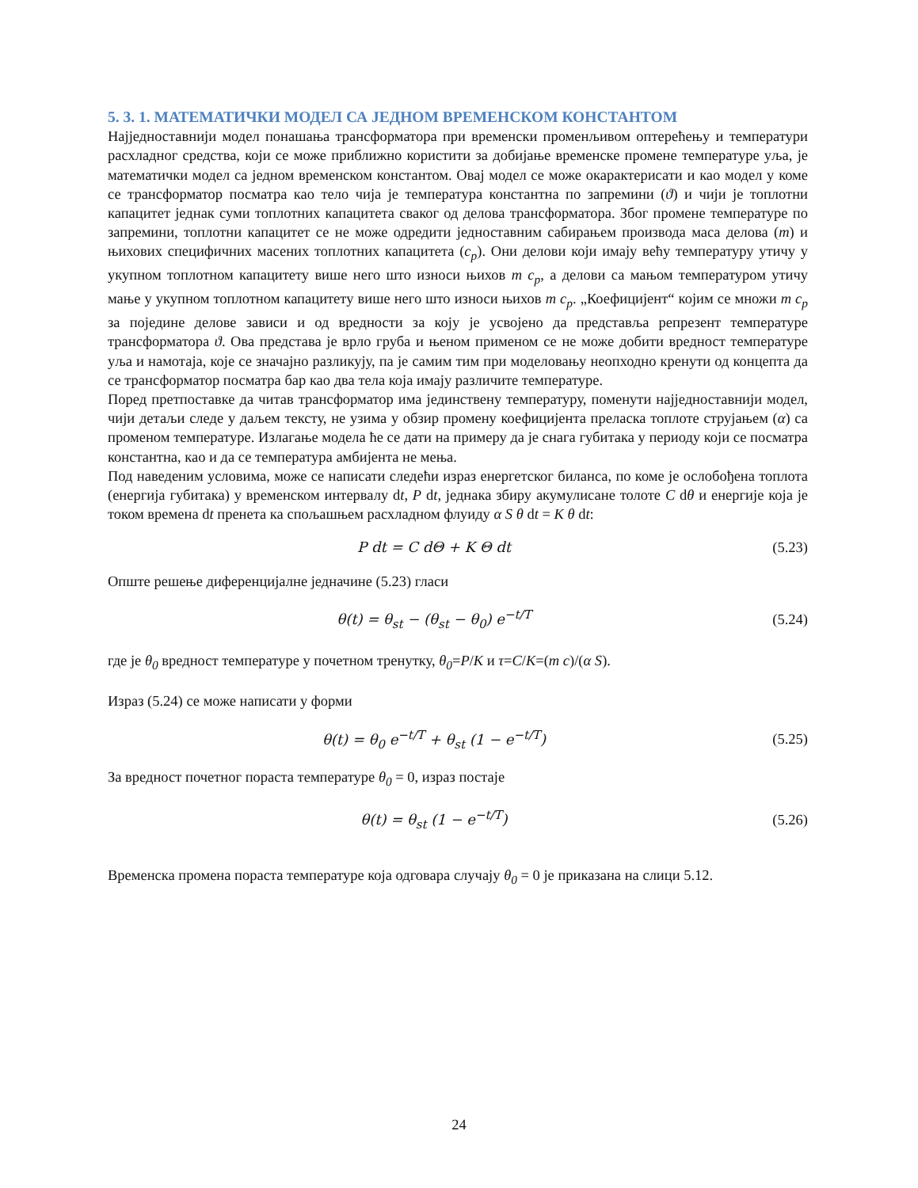5. 3. 1. МАТЕМАТИЧКИ МОДЕЛ СА ЈЕДНОМ ВРЕМЕНСКОМ КОНСТАНТОМ
Најједноставнији модел понашања трансформатора при временски променљивом оптерећењу и температури расхладног средства, који се може приближно користити за добијање временске промене температуре уља, је математички модел са једном временском константом. Овај модел се може окарактерисати и као модел у коме се трансформатор посматра као тело чија је температура константна по запремини (ϑ) и чији је топлотни капацитет једнак суми топлотних капацитета сваког од делова трансформатора. Због промене температуре по запремини, топлотни капацитет се не може одредити једноставним сабирањем производа маса делова (m) и њихових специфичних масених топлотних капацитета (c<sub>p</sub>). Они делови који имају већу температуру утичу у укупном топлотном капацитету више него што износи њихов m c<sub>p</sub>, а делови са мањом температуром утичу мање у укупном топлотном капацитету више него што износи њихов m c<sub>p</sub>. „Коефицијент“ којим се множи m c<sub>p</sub> за поједине делове зависи и од вредности за коју је усвојено да представља репрезент температуре трансформатора ϑ. Ова представа је врло груба и њеном применом се не може добити вредност температуре уља и намотаја, које се значајно разликују, па је самим тим при моделовању неопходно кренути од концепта да се трансформатор посматра бар као два тела која имају различите температуре.
Поред претпоставке да читав трансформатор има јединствену температуру, поменути најједноставнији модел, чији детаљи следе у даљем тексту, не узима у обзир промену коефицијента преласка топлоте струјањем (α) са променом температуре. Излагање модела ће се дати на примеру да је снага губитака у периоду који се посматра константна, као и да се температура амбијента не мења.
Под наведеним условима, може се написати следећи израз енергетског биланса, по коме је ослобођена топлота (енергија губитака) у временском интервалу dt, P dt, једнака збиру акумулисане толоте C dθ и енергије која је током времена dt пренета ка спољашњем расхладном флуиду α S θ dt = K θ dt:
P dt = C dΘ + K Θ dt
(5.23)
Опште решење диференцијалне једначине (5.23) гласи
θ(t) = θ<sub>st</sub> − (θ<sub>st</sub> − θ<sub>0</sub>) e<sup>−t/T</sup>
(5.24)
где је θ<sub>0</sub> вредност температуре у почетном тренутку, θ<sub>0</sub>=P/K и τ=C/K=(m c)/(α S).
Израз (5.24) се може написати у форми
θ(t) = θ<sub>0</sub> e<sup>−t/T</sup> + θ<sub>st</sub> (1 − e<sup>−t/T</sup>)
(5.25)
За вредност почетног пораста температуре θ<sub>0</sub> = 0, израз постаје
θ(t) = θ<sub>st</sub> (1 − e<sup>−t/T</sup>)
(5.26)
Временска промена пораста температуре која одговара случају θ<sub>0</sub> = 0 је приказана на слици 5.12.
24